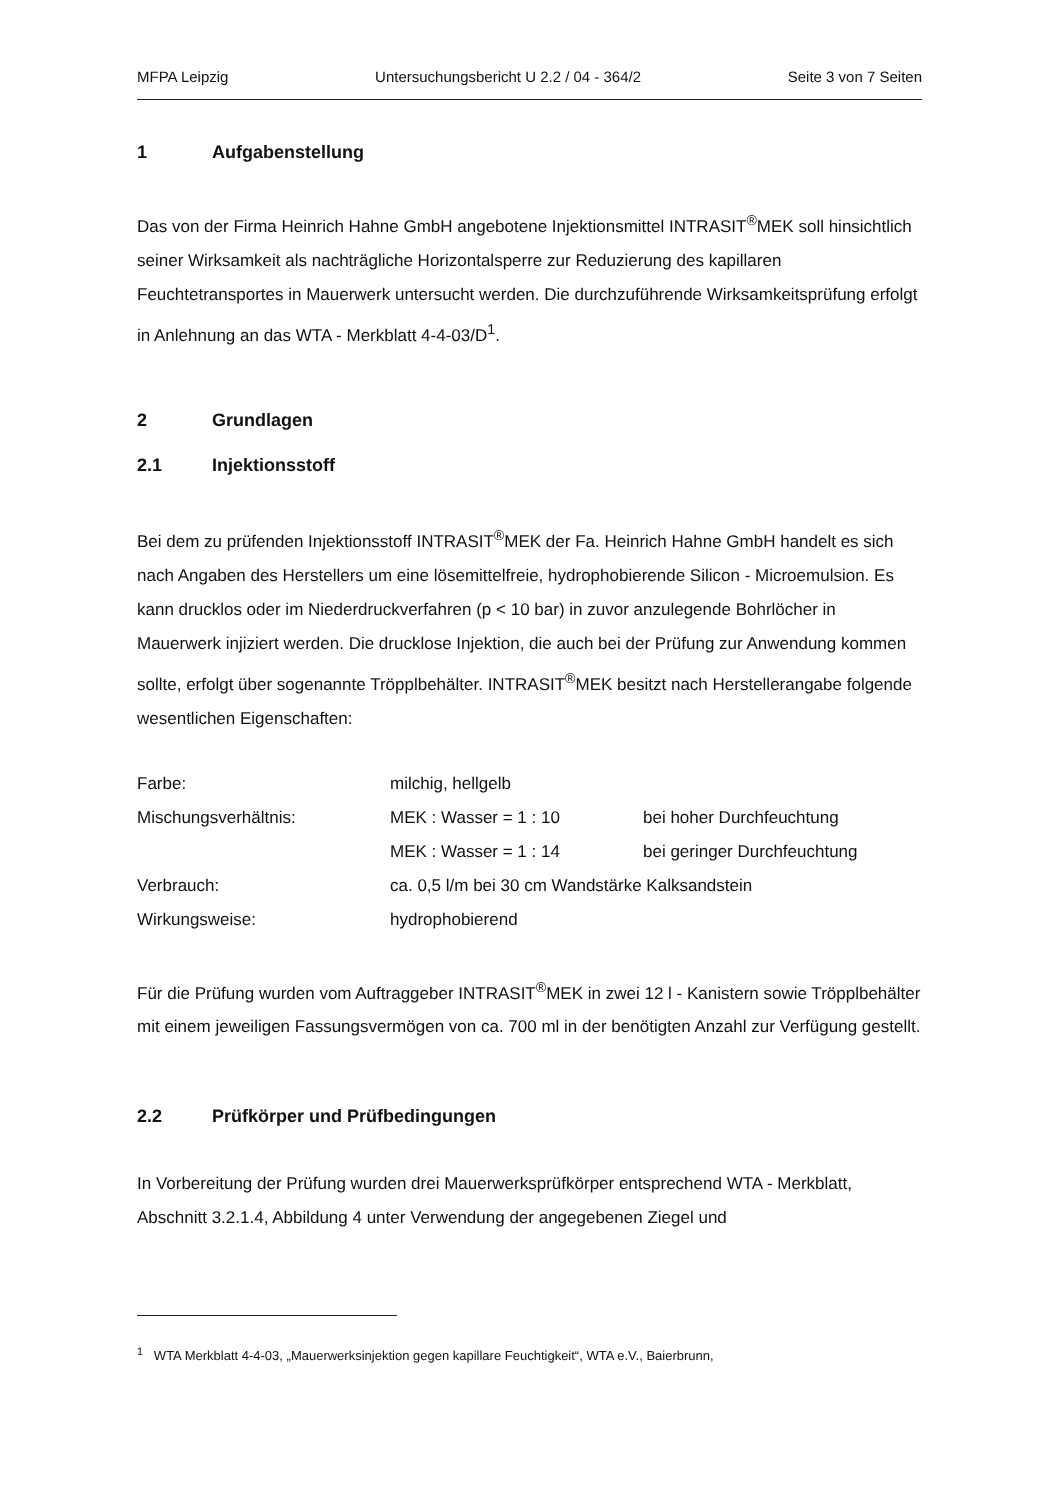MFPA Leipzig Untersuchungsbericht U 2.2 / 04 - 364/2 Seite 3 von 7 Seiten
1 Aufgabenstellung
Das von der Firma Heinrich Hahne GmbH angebotene Injektionsmittel INTRASIT<sup>®</sup>MEK soll hinsichtlich seiner Wirksamkeit als nachträgliche Horizontalsperre zur Reduzierung des kapillaren Feuchtetransportes in Mauerwerk untersucht werden. Die durchzuführende Wirksamkeitsprüfung erfolgt in Anlehnung an das WTA - Merkblatt 4-4-03/D<sup>1</sup>.
2 Grundlagen
2.1 Injektionsstoff
Bei dem zu prüfenden Injektionsstoff INTRASIT<sup>®</sup>MEK der Fa. Heinrich Hahne GmbH handelt es sich nach Angaben des Herstellers um eine lösemittelfreie, hydrophobierende Silicon - Microemulsion. Es kann drucklos oder im Niederdruckverfahren (p < 10 bar) in zuvor anzulegende Bohrlöcher in Mauerwerk injiziert werden. Die drucklose Injektion, die auch bei der Prüfung zur Anwendung kommen sollte, erfolgt über sogenannte Tröpplbehälter. INTRASIT<sup>®</sup>MEK besitzt nach Herstellerangabe folgende wesentlichen Eigenschaften:
| Farbe: | milchig, hellgelb | |
| Mischungsverhältnis: | MEK : Wasser = 1 : 10 | bei hoher Durchfeuchtung |
| | MEK : Wasser = 1 : 14 | bei geringer Durchfeuchtung |
| Verbrauch: | ca. 0,5 l/m bei 30 cm Wandstärke Kalksandstein | |
| Wirkungsweise: | hydrophobierend | |
Für die Prüfung wurden vom Auftraggeber INTRASIT<sup>®</sup>MEK in zwei 12 l - Kanistern sowie Tröpplbehälter mit einem jeweiligen Fassungsvermögen von ca. 700 ml in der benötigten Anzahl zur Verfügung gestellt.
2.2 Prüfkörper und Prüfbedingungen
In Vorbereitung der Prüfung wurden drei Mauerwerksprüfkörper entsprechend WTA - Merkblatt, Abschnitt 3.2.1.4, Abbildung 4 unter Verwendung der angegebenen Ziegel und
<sup>1</sup> WTA Merkblatt 4-4-03, „Mauerwerksinjektion gegen kapillare Feuchtigkeit“, WTA e.V., Baierbrunn,